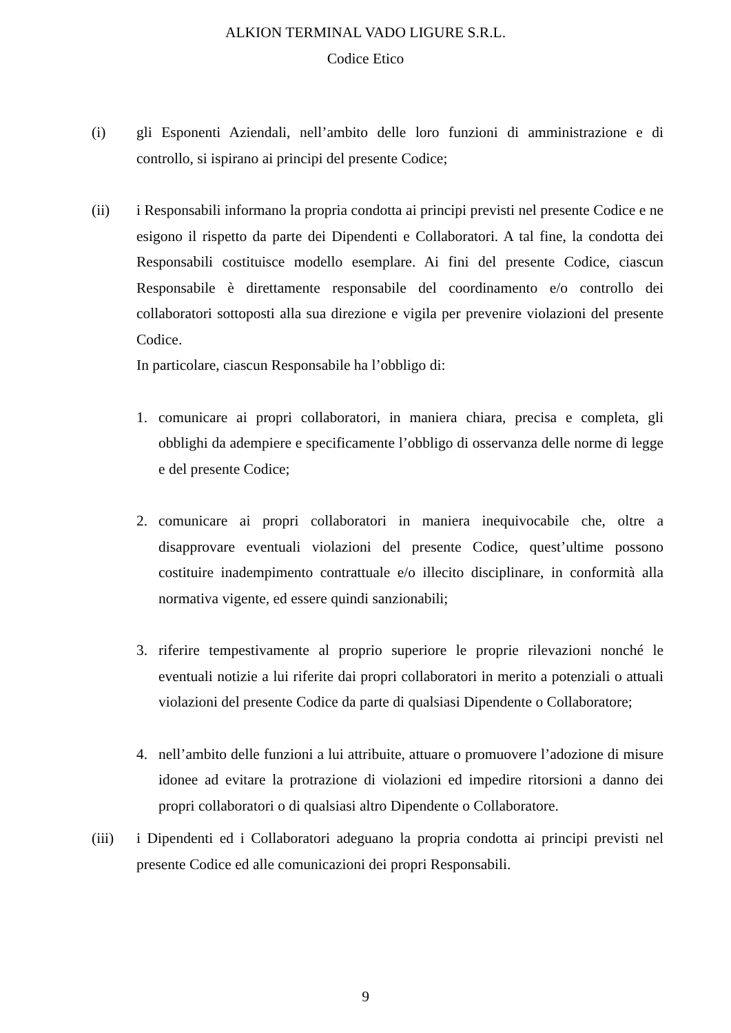ALKION TERMINAL VADO LIGURE S.R.L.
Codice Etico
(i) gli Esponenti Aziendali, nell’ambito delle loro funzioni di amministrazione e di controllo, si ispirano ai principi del presente Codice;
(ii) i Responsabili informano la propria condotta ai principi previsti nel presente Codice e ne esigono il rispetto da parte dei Dipendenti e Collaboratori. A tal fine, la condotta dei Responsabili costituisce modello esemplare. Ai fini del presente Codice, ciascun Responsabile è direttamente responsabile del coordinamento e/o controllo dei collaboratori sottoposti alla sua direzione e vigila per prevenire violazioni del presente Codice.
In particolare, ciascun Responsabile ha l’obbligo di:
1. comunicare ai propri collaboratori, in maniera chiara, precisa e completa, gli obblighi da adempiere e specificamente l’obbligo di osservanza delle norme di legge e del presente Codice;
2. comunicare ai propri collaboratori in maniera inequivocabile che, oltre a disapprovare eventuali violazioni del presente Codice, quest’ultime possono costituire inadempimento contrattuale e/o illecito disciplinare, in conformità alla normativa vigente, ed essere quindi sanzionabili;
3. riferire tempestivamente al proprio superiore le proprie rilevazioni nonché le eventuali notizie a lui riferite dai propri collaboratori in merito a potenziali o attuali violazioni del presente Codice da parte di qualsiasi Dipendente o Collaboratore;
4. nell’ambito delle funzioni a lui attribuite, attuare o promuovere l’adozione di misure idonee ad evitare la protrazione di violazioni ed impedire ritorsioni a danno dei propri collaboratori o di qualsiasi altro Dipendente o Collaboratore.
(iii) i Dipendenti ed i Collaboratori adeguano la propria condotta ai principi previsti nel presente Codice ed alle comunicazioni dei propri Responsabili.
9